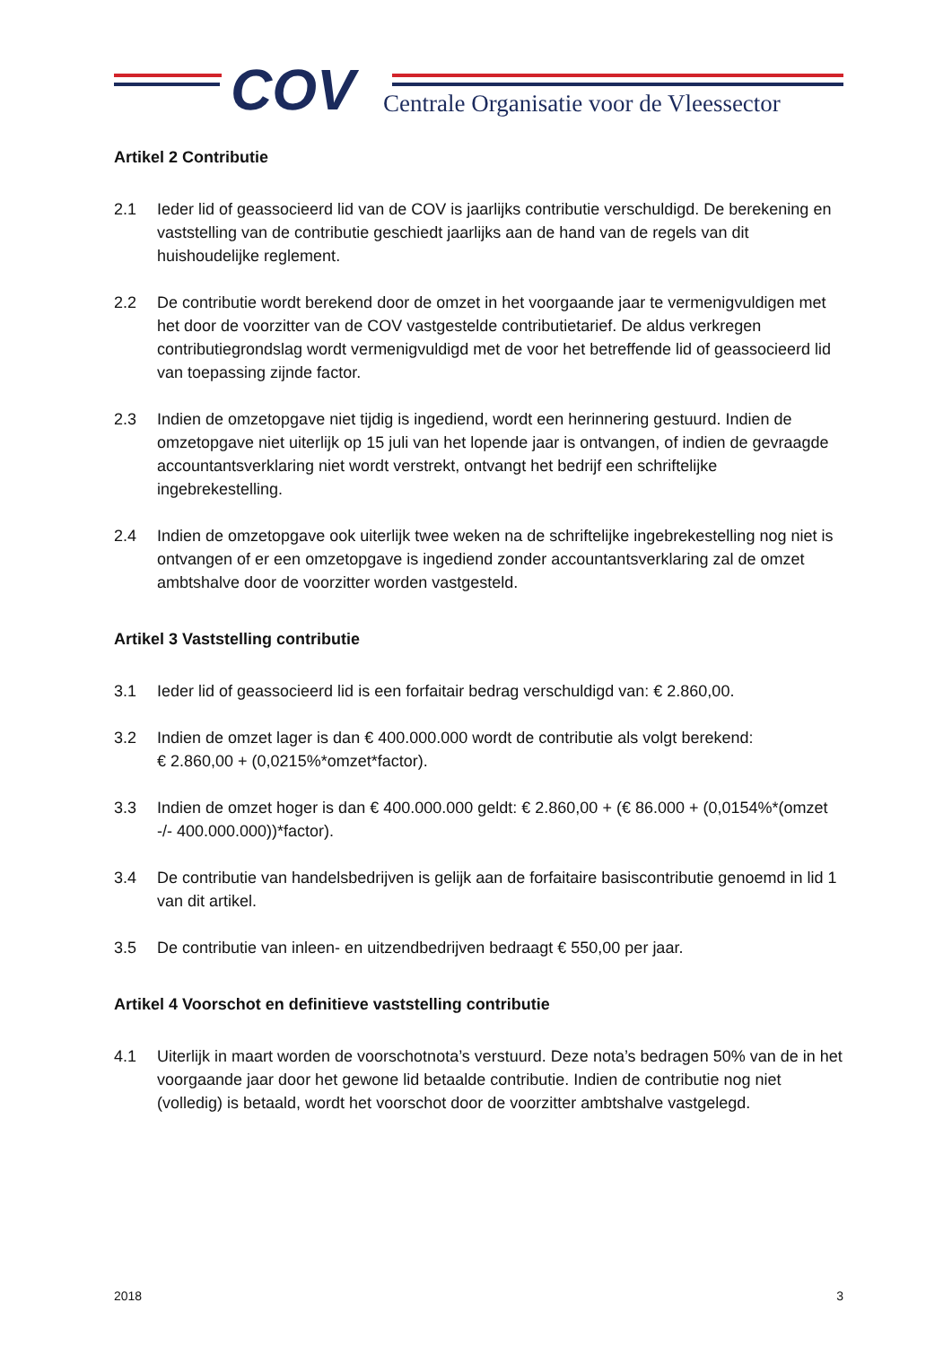COV
Centrale Organisatie voor de Vleessector
Artikel 2 Contributie
2.1 Ieder lid of geassocieerd lid van de COV is jaarlijks contributie verschuldigd. De berekening en vaststelling van de contributie geschiedt jaarlijks aan de hand van de regels van dit huishoudelijke reglement.
2.2 De contributie wordt berekend door de omzet in het voorgaande jaar te vermenigvuldigen met het door de voorzitter van de COV vastgestelde contributietarief. De aldus verkregen contributiegrondslag wordt vermenigvuldigd met de voor het betreffende lid of geassocieerd lid van toepassing zijnde factor.
2.3 Indien de omzetopgave niet tijdig is ingediend, wordt een herinnering gestuurd. Indien de omzetopgave niet uiterlijk op 15 juli van het lopende jaar is ontvangen, of indien de gevraagde accountantsverklaring niet wordt verstrekt, ontvangt het bedrijf een schriftelijke ingebrekestelling.
2.4 Indien de omzetopgave ook uiterlijk twee weken na de schriftelijke ingebrekestelling nog niet is ontvangen of er een omzetopgave is ingediend zonder accountantsverklaring zal de omzet ambtshalve door de voorzitter worden vastgesteld.
Artikel 3 Vaststelling contributie
3.1 Ieder lid of geassocieerd lid is een forfaitair bedrag verschuldigd van: € 2.860,00.
3.2 Indien de omzet lager is dan € 400.000.000 wordt de contributie als volgt berekend:
€ 2.860,00 + (0,0215%*omzet*factor).
3.3 Indien de omzet hoger is dan € 400.000.000 geldt: € 2.860,00 + (€ 86.000 + (0,0154%*(omzet -/- 400.000.000))*factor).
3.4 De contributie van handelsbedrijven is gelijk aan de forfaitaire basiscontributie genoemd in lid 1 van dit artikel.
3.5 De contributie van inleen- en uitzendbedrijven bedraagt € 550,00 per jaar.
Artikel 4 Voorschot en definitieve vaststelling contributie
4.1 Uiterlijk in maart worden de voorschotnota’s verstuurd. Deze nota’s bedragen 50% van de in het voorgaande jaar door het gewone lid betaalde contributie. Indien de contributie nog niet (volledig) is betaald, wordt het voorschot door de voorzitter ambtshalve vastgelegd.
2018 3